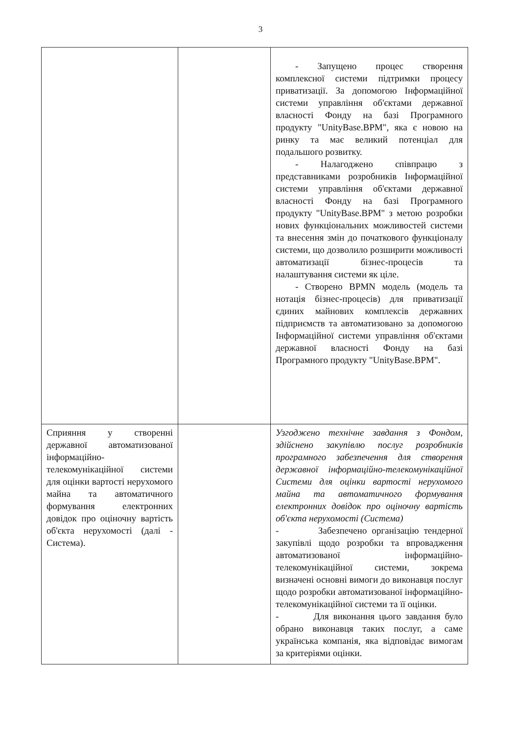3
| | | - Запущено процес створення комплексної системи підтримки процесу приватизації. За допомогою Інформаційної системи управління об'єктами державної власності Фонду на базі Програмного продукту "UnityBase.BPM", яка є новою на ринку та має великий потенціал для подальшого розвитку. - Налагоджено співпрацю з представниками розробників Інформаційної системи управління об'єктами державної власності Фонду на базі Програмного продукту "UnityBase.BPM" з метою розробки нових функціональних можливостей системи та внесення змін до початкового функціоналу системи, що дозволило розширити можливості автоматизації бізнес-процесів та налаштування системи як ціле. - Створено BPMN модель (модель та нотація бізнес-процесів) для приватизації єдиних майнових комплексів державних підприємств та автоматизовано за допомогою Інформаційної системи управління об'єктами державної власності Фонду на базі Програмного продукту "UnityBase.BPM". |
| Сприяння у створенні державної автоматизованої інформаційно-телекомунікаційної системи для оцінки вартості нерухомого майна та автоматичного формування електронних довідок про оціночну вартість об'єкта нерухомості (далі - Система). | | Узгоджено технічне завдання з Фондом, здійснено закупівлю послуг розробників програмного забезпечення для створення державної інформаційно-телекомунікаційної Системи для оцінки вартості нерухомого майна та автоматичного формування електронних довідок про оціночну вартість об'єкта нерухомості (Система) - Забезпечено організацію тендерної закупівлі щодо розробки та впровадження автоматизованої інформаційно-телекомунікаційної системи, зокрема визначені основні вимоги до виконавця послуг щодо розробки автоматизованої інформаційно-телекомунікаційної системи та її оцінки. - Для виконання цього завдання було обрано виконавця таких послуг, а саме українська компанія, яка відповідає вимогам за критеріями оцінки. |